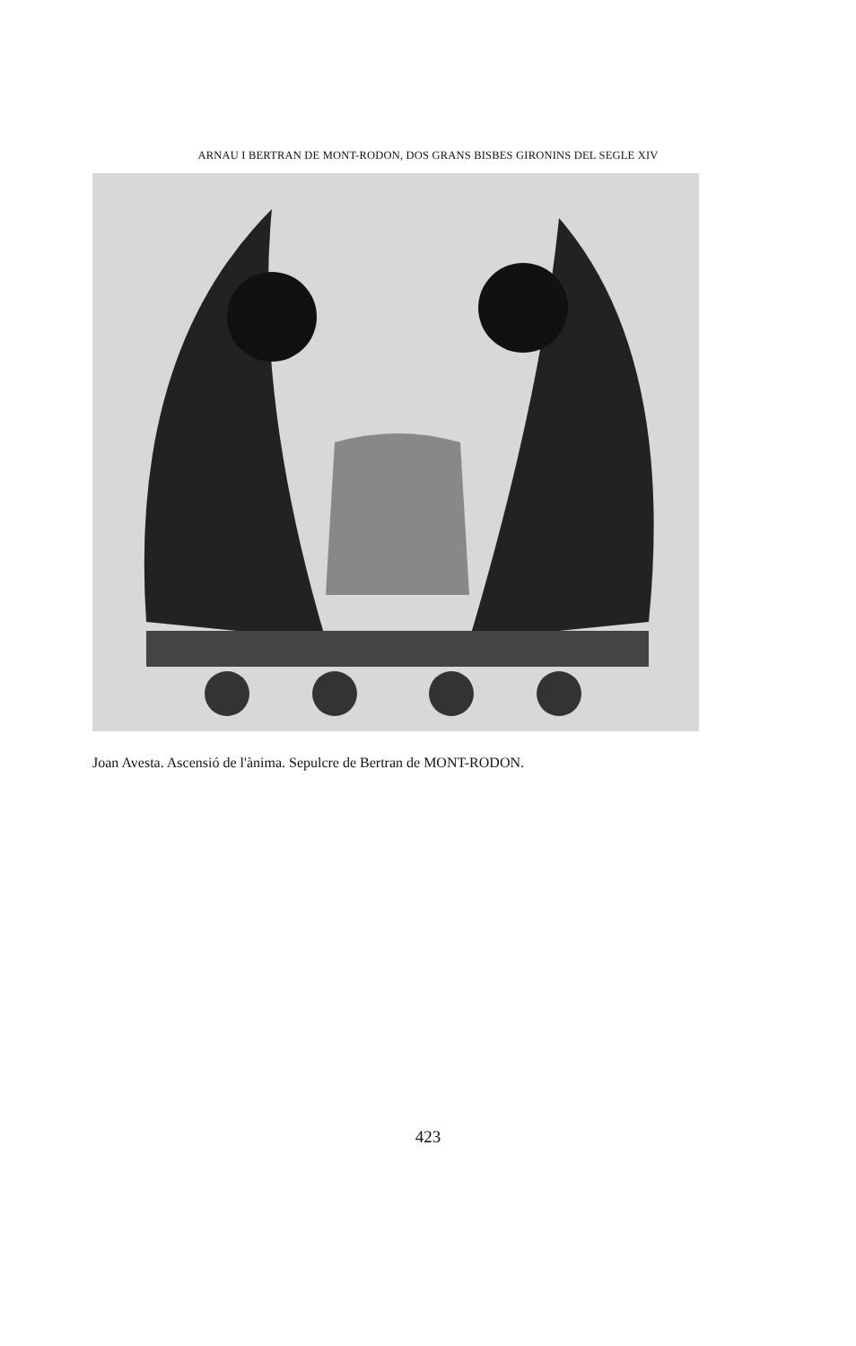ARNAU I BERTRAN DE MONT-RODON, DOS GRANS BISBES GIRONINS DEL SEGLE XIV
Joan Avesta. Ascensió de l'ànima. Sepulcre de Bertran de MONT-RODON.
423